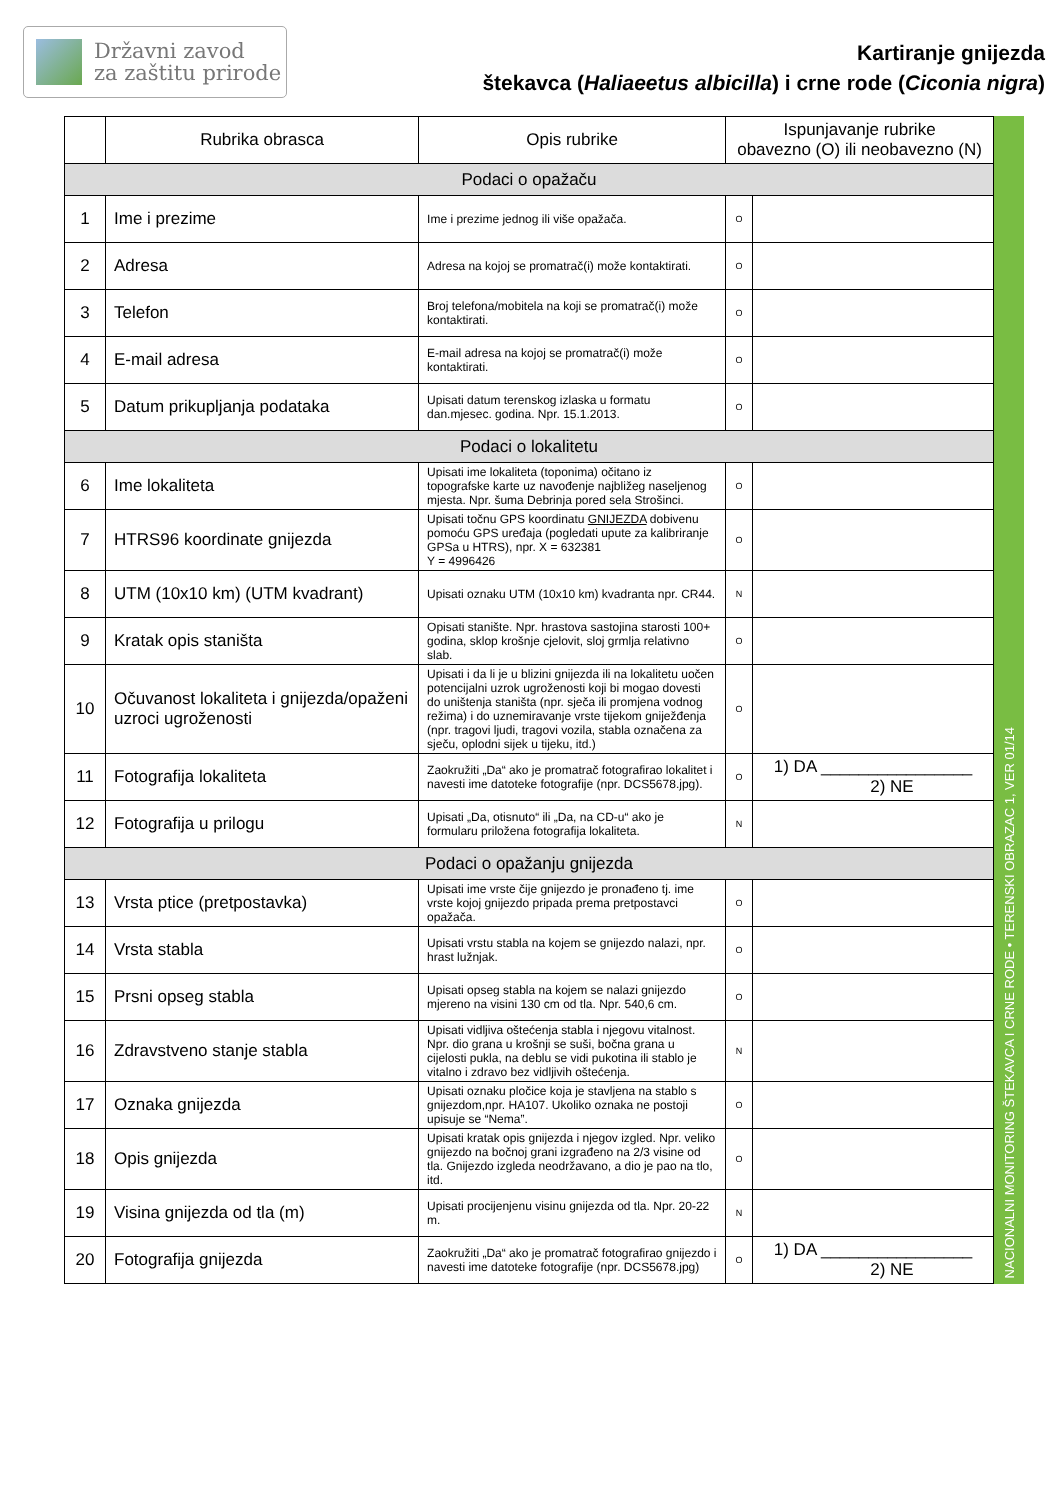Državni zavod
za zaštitu prirode
Kartiranje gnijezda
štekavca (Haliaeetus albicilla) i crne rode (Ciconia nigra)
| | Rubrika obrasca | Opis rubrike | Ispunjavanje rubrike obavezno (O) ili neobavezno (N) | |
| --- | --- | --- | --- | --- |
| Podaci o opažaču | | | | |
| 1 | Ime i prezime | Ime i prezime jednog ili više opažača. | O | |
| 2 | Adresa | Adresa na kojoj se promatrač(i) može kontaktirati. | O | |
| 3 | Telefon | Broj telefona/mobitela na koji se promatrač(i) može kontaktirati. | O | |
| 4 | E-mail adresa | E-mail adresa na kojoj se promatrač(i) može kontaktirati. | O | |
| 5 | Datum prikupljanja podataka | Upisati datum terenskog izlaska u formatu dan.mjesec. godina. Npr. 15.1.2013. | O | |
| Podaci o lokalitetu | | | | |
| 6 | Ime lokaliteta | Upisati ime lokaliteta (toponima) očitano iz topografske karte uz navođenje najbližeg naseljenog mjesta. Npr. šuma Debrinja pored sela Strošinci. | O | |
| 7 | HTRS96 koordinate gnijezda | Upisati točnu GPS koordinatu GNIJEZDA dobivenu pomoću GPS uređaja (pogledati upute za kalibriranje GPSa u HTRS), npr. X = 632381 Y = 4996426 | O | |
| 8 | UTM (10x10 km) (UTM kvadrant) | Upisati oznaku UTM (10x10 km) kvadranta npr. CR44. | N | |
| 9 | Kratak opis staništa | Opisati stanište. Npr. hrastova sastojina starosti 100+ godina, sklop krošnje cjelovit, sloj grmlja relativno slab. | O | |
| 10 | Očuvanost lokaliteta i gnijezda/opaženi uzroci ugroženosti | Upisati i da li je u blizini gnijezda ili na lokalitetu uočen potencijalni uzrok ugroženosti koji bi mogao dovesti do uništenja staništa (npr. sječa ili promjena vodnog režima) i do uznemiravanje vrste tijekom gniježđenja (npr. tragovi ljudi, tragovi vozila, stabla označena za sječu, oplodni sijek u tijeku, itd.) | O | |
| 11 | Fotografija lokaliteta | Zaokružiti „Da“ ako je promatrač fotografirao lokalitet i navesti ime datoteke fotografije (npr. DCS5678.jpg). | O | 1) DA ________________ 2) NE |
| 12 | Fotografija u prilogu | Upisati „Da, otisnuto“ ili „Da, na CD-u“ ako je formularu priložena fotografija lokaliteta. | N | |
| Podaci o opažanju gnijezda | | | | |
| 13 | Vrsta ptice (pretpostavka) | Upisati ime vrste čije gnijezdo je pronađeno tj. ime vrste kojoj gnijezdo pripada prema pretpostavci opažača. | O | |
| 14 | Vrsta stabla | Upisati vrstu stabla na kojem se gnijezdo nalazi, npr. hrast lužnjak. | O | |
| 15 | Prsni opseg stabla | Upisati opseg stabla na kojem se nalazi gnijezdo mjereno na visini 130 cm od tla. Npr. 540,6 cm. | O | |
| 16 | Zdravstveno stanje stabla | Upisati vidljiva oštećenja stabla i njegovu vitalnost. Npr. dio grana u krošnji se suši, bočna grana u cijelosti pukla, na deblu se vidi pukotina ili stablo je vitalno i zdravo bez vidljivih oštećenja. | N | |
| 17 | Oznaka gnijezda | Upisati oznaku pločice koja je stavljena na stablo s gnijezdom,npr. HA107. Ukoliko oznaka ne postoji upisuje se “Nema”. | O | |
| 18 | Opis gnijezda | Upisati kratak opis gnijezda i njegov izgled. Npr. veliko gnijezdo na bočnoj grani izgrađeno na 2/3 visine od tla. Gnijezdo izgleda neodržavano, a dio je pao na tlo, itd. | O | |
| 19 | Visina gnijezda od tla (m) | Upisati procijenjenu visinu gnijezda od tla. Npr. 20-22 m. | N | |
| 20 | Fotografija gnijezda | Zaokružiti „Da“ ako je promatrač fotografirao gnijezdo i navesti ime datoteke fotografije (npr. DCS5678.jpg) | O | 1) DA ________________ 2) NE |
NACIONALNI MONITORING ŠTEKAVCA I CRNE RODE • TERENSKI OBRAZAC 1, VER 01/14